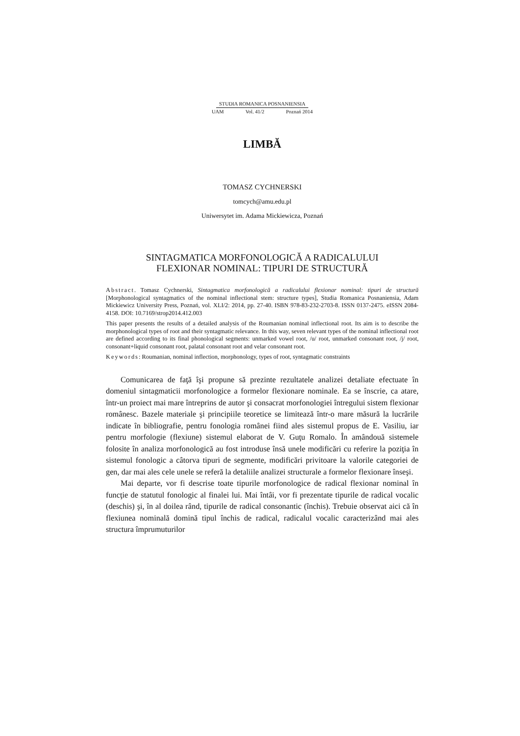STUDIA ROMANICA POSNANIENSIA
UAM Vol. 41/2 Poznań 2014
LIMBĂ
TOMASZ CYCHNERSKI
tomcych@amu.edu.pl
Uniwersytet im. Adama Mickiewicza, Poznań
SINTAGMATICA MORFONOLOGICĂ A RADICALULUI
FLEXIONAR NOMINAL: TIPURI DE STRUCTURĂ
Abstract. Tomasz Cychnerski, Sintagmatica morfonologică a radicalului flexionar nominal: tipuri de structură [Morphonological syntagmatics of the nominal inflectional stem: structure types], Studia Romanica Posnaniensia, Adam Mickiewicz University Press, Poznań, vol. XLI/2: 2014, pp. 27-40. ISBN 978-83-232-2703-8. ISSN 0137-2475. eISSN 2084-4158. DOI: 10.7169/strop2014.412.003
This paper presents the results of a detailed analysis of the Roumanian nominal inflectional root. Its aim is to describe the morphonological types of root and their syntagmatic relevance. In this way, seven relevant types of the nominal inflectional root are defined according to its final phonological segments: unmarked vowel root, /u/ root, unmarked consonant root, /j/ root, consonant+liquid consonant root, palatal consonant root and velar consonant root.
Keywords: Roumanian, nominal inflection, morphonology, types of root, syntagmatic constraints
Comunicarea de faţă îşi propune să prezinte rezultatele analizei detaliate efectuate în domeniul sintagmaticii morfonologice a formelor flexionare nominale. Ea se înscrie, ca atare, într-un proiect mai mare întreprins de autor şi consacrat morfonologiei întregului sistem flexionar românesc. Bazele materiale şi principiile teoretice se limitează într-o mare măsură la lucrările indicate în bibliografie, pentru fonologia românei fiind ales sistemul propus de E. Vasiliu, iar pentru morfologie (flexiune) sistemul elaborat de V. Guţu Romalo. În amândouă sistemele folosite în analiza morfonologică au fost introduse însă unele modificări cu referire la poziţia în sistemul fonologic a câtorva tipuri de segmente, modificări privitoare la valorile categoriei de gen, dar mai ales cele unele se referă la detaliile analizei structurale a formelor flexionare înseşi.
Mai departe, vor fi descrise toate tipurile morfonologice de radical flexionar nominal în funcţie de statutul fonologic al finalei lui. Mai întâi, vor fi prezentate tipurile de radical vocalic (deschis) şi, în al doilea rând, tipurile de radical consonantic (închis). Trebuie observat aici că în flexiunea nominală domină tipul închis de radical, radicalul vocalic caracterizând mai ales structura împrumuturilor